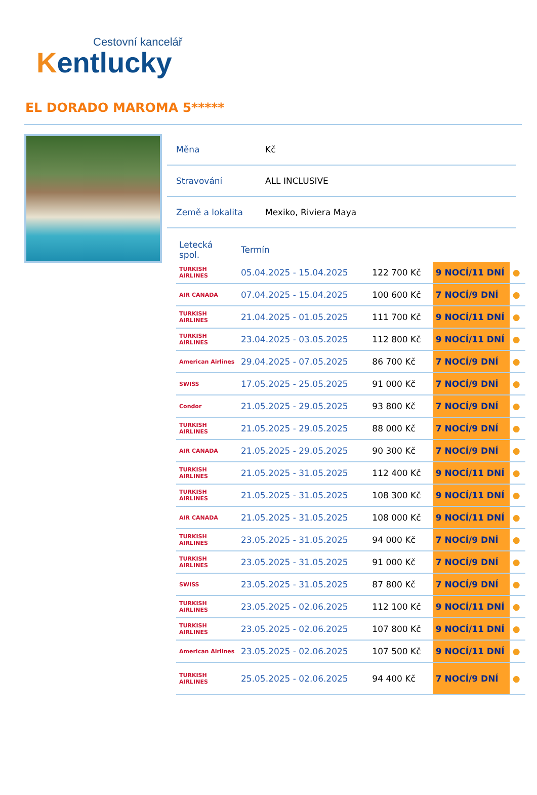Cestovní kancelář
Kentlucky
EL DORADO MAROMA 5*****
| Měna | Kč |
| Stravování | ALL INCLUSIVE |
| Země a lokalita | Mexiko, Riviera Maya |
| Letecká spol. | Termín | | | |
| --- | --- | --- | --- | --- |
| TURKISH AIRLINES | 05.04.2025 - 15.04.2025 | 122 700 Kč | 9 NOCÍ/11 DNÍ | ● |
| AIR CANADA | 07.04.2025 - 15.04.2025 | 100 600 Kč | 7 NOCÍ/9 DNÍ | ● |
| TURKISH AIRLINES | 21.04.2025 - 01.05.2025 | 111 700 Kč | 9 NOCÍ/11 DNÍ | ● |
| TURKISH AIRLINES | 23.04.2025 - 03.05.2025 | 112 800 Kč | 9 NOCÍ/11 DNÍ | ● |
| American Airlines | 29.04.2025 - 07.05.2025 | 86 700 Kč | 7 NOCÍ/9 DNÍ | ● |
| SWISS | 17.05.2025 - 25.05.2025 | 91 000 Kč | 7 NOCÍ/9 DNÍ | ● |
| Condor | 21.05.2025 - 29.05.2025 | 93 800 Kč | 7 NOCÍ/9 DNÍ | ● |
| TURKISH AIRLINES | 21.05.2025 - 29.05.2025 | 88 000 Kč | 7 NOCÍ/9 DNÍ | ● |
| AIR CANADA | 21.05.2025 - 29.05.2025 | 90 300 Kč | 7 NOCÍ/9 DNÍ | ● |
| TURKISH AIRLINES | 21.05.2025 - 31.05.2025 | 112 400 Kč | 9 NOCÍ/11 DNÍ | ● |
| TURKISH AIRLINES | 21.05.2025 - 31.05.2025 | 108 300 Kč | 9 NOCÍ/11 DNÍ | ● |
| AIR CANADA | 21.05.2025 - 31.05.2025 | 108 000 Kč | 9 NOCÍ/11 DNÍ | ● |
| TURKISH AIRLINES | 23.05.2025 - 31.05.2025 | 94 000 Kč | 7 NOCÍ/9 DNÍ | ● |
| TURKISH AIRLINES | 23.05.2025 - 31.05.2025 | 91 000 Kč | 7 NOCÍ/9 DNÍ | ● |
| SWISS | 23.05.2025 - 31.05.2025 | 87 800 Kč | 7 NOCÍ/9 DNÍ | ● |
| TURKISH AIRLINES | 23.05.2025 - 02.06.2025 | 112 100 Kč | 9 NOCÍ/11 DNÍ | ● |
| TURKISH AIRLINES | 23.05.2025 - 02.06.2025 | 107 800 Kč | 9 NOCÍ/11 DNÍ | ● |
| American Airlines | 23.05.2025 - 02.06.2025 | 107 500 Kč | 9 NOCÍ/11 DNÍ | ● |
| TURKISH AIRLINES | 25.05.2025 - 02.06.2025 | 94 400 Kč | 7 NOCÍ/9 DNÍ | ● |